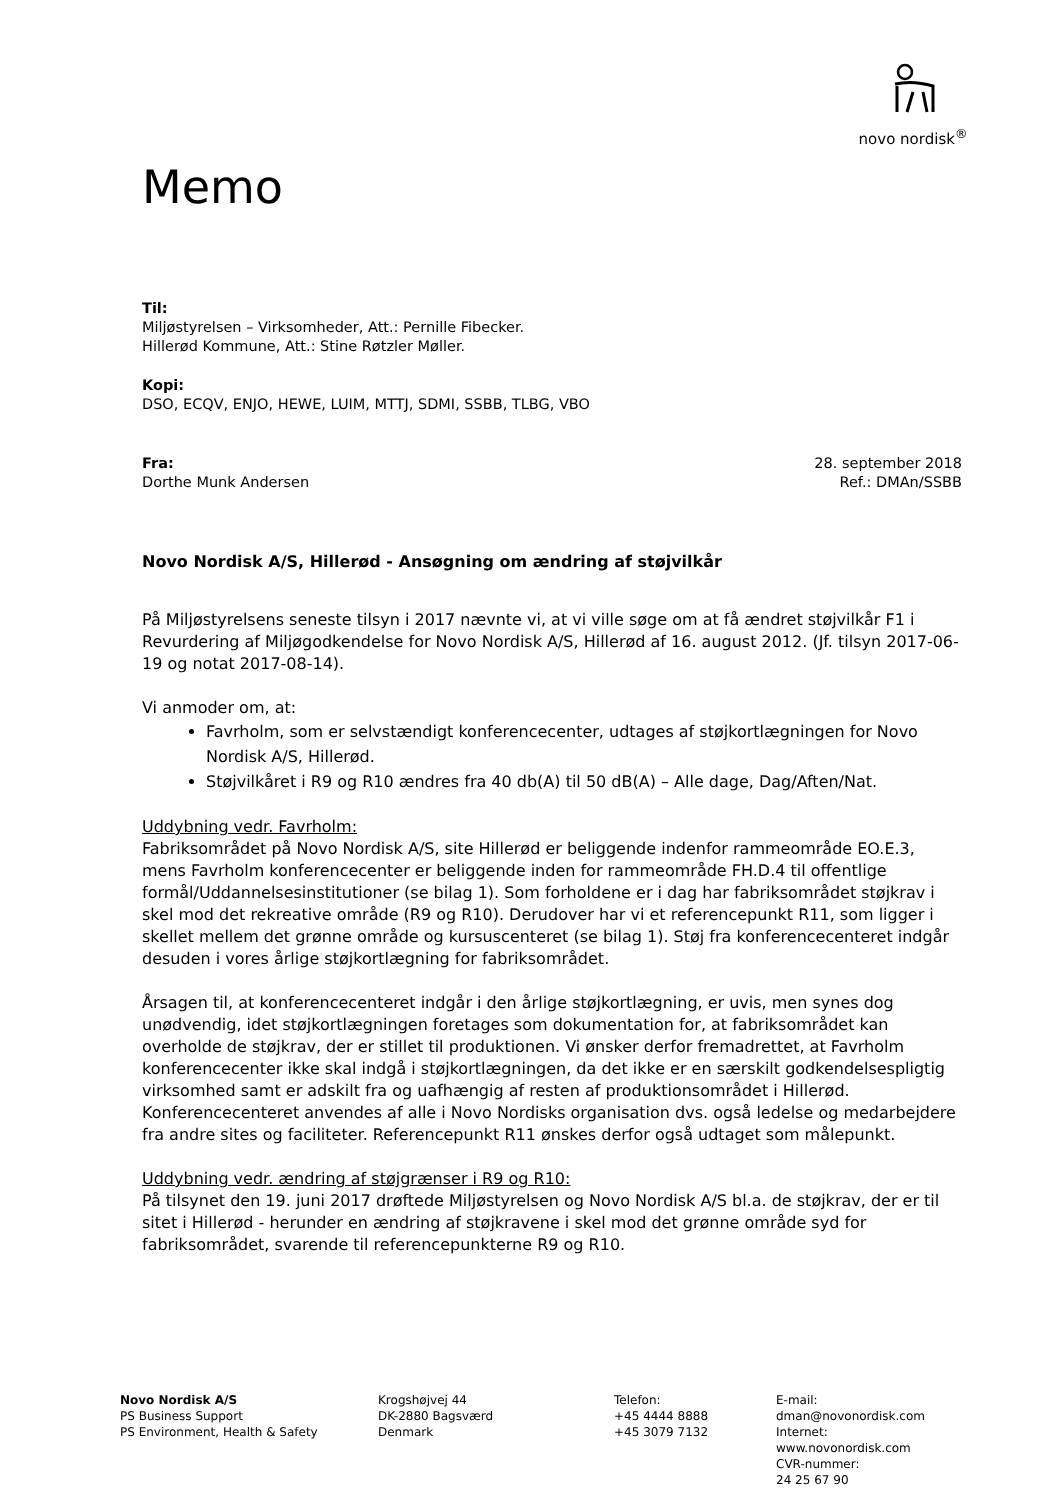novo nordisk<sup>®</sup>
Memo
Til:
Miljøstyrelsen – Virksomheder, Att.: Pernille Fibecker.
Hillerød Kommune, Att.: Stine Røtzler Møller.
Kopi:
DSO, ECQV, ENJO, HEWE, LUIM, MTTJ, SDMI, SSBB, TLBG, VBO
Fra:
Dorthe Munk Andersen
28. september 2018
Ref.: DMAn/SSBB
Novo Nordisk A/S, Hillerød - Ansøgning om ændring af støjvilkår
På Miljøstyrelsens seneste tilsyn i 2017 nævnte vi, at vi ville søge om at få ændret støjvilkår F1 i Revurdering af Miljøgodkendelse for Novo Nordisk A/S, Hillerød af 16. august 2012. (Jf. tilsyn 2017-06-19 og notat 2017-08-14).
Vi anmoder om, at:
Favrholm, som er selvstændigt konferencecenter, udtages af støjkortlægningen for Novo Nordisk A/S, Hillerød.
Støjvilkåret i R9 og R10 ændres fra 40 db(A) til 50 dB(A) – Alle dage, Dag/Aften/Nat.
Uddybning vedr. Favrholm:
Fabriksområdet på Novo Nordisk A/S, site Hillerød er beliggende indenfor rammeområde EO.E.3, mens Favrholm konferencecenter er beliggende inden for rammeområde FH.D.4 til offentlige formål/Uddannelsesinstitutioner (se bilag 1). Som forholdene er i dag har fabriksområdet støjkrav i skel mod det rekreative område (R9 og R10). Derudover har vi et referencepunkt R11, som ligger i skellet mellem det grønne område og kursuscenteret (se bilag 1). Støj fra konferencecenteret indgår desuden i vores årlige støjkortlægning for fabriksområdet.
Årsagen til, at konferencecenteret indgår i den årlige støjkortlægning, er uvis, men synes dog unødvendig, idet støjkortlægningen foretages som dokumentation for, at fabriksområdet kan overholde de støjkrav, der er stillet til produktionen. Vi ønsker derfor fremadrettet, at Favrholm konferencecenter ikke skal indgå i støjkortlægningen, da det ikke er en særskilt godkendelsespligtig virksomhed samt er adskilt fra og uafhængig af resten af produktionsområdet i Hillerød. Konferencecenteret anvendes af alle i Novo Nordisks organisation dvs. også ledelse og medarbejdere fra andre sites og faciliteter. Referencepunkt R11 ønskes derfor også udtaget som målepunkt.
Uddybning vedr. ændring af støjgrænser i R9 og R10:
På tilsynet den 19. juni 2017 drøftede Miljøstyrelsen og Novo Nordisk A/S bl.a. de støjkrav, der er til sitet i Hillerød - herunder en ændring af støjkravene i skel mod det grønne område syd for fabriksområdet, svarende til referencepunkterne R9 og R10.
Novo Nordisk A/S
PS Business Support
PS Environment, Health & Safety
Krogshøjvej 44
DK-2880 Bagsværd
Denmark
Telefon:
+45 4444 8888
+45 3079 7132
E-mail:
dman@novonordisk.com
Internet:
www.novonordisk.com
CVR-nummer:
24 25 67 90